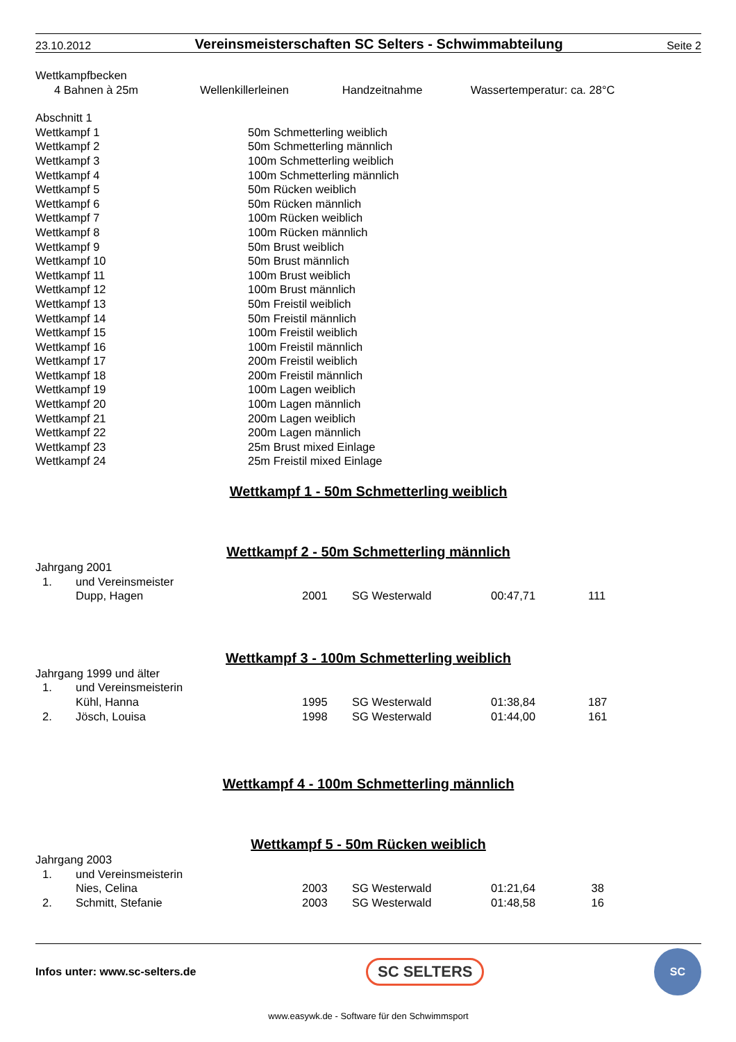23.10.2012 Vereinsmeisterschaften SC Selters - Schwimmabteilung Seite 2
Wettkampfbecken
| 4 Bahnen à 25m | Wellenkillerleinen | Handzeitnahme | Wassertemperatur: ca. 28°C |
Abschnitt 1
| Wettkampf 1 | 50m Schmetterling weiblich |
| Wettkampf 2 | 50m Schmetterling männlich |
| Wettkampf 3 | 100m Schmetterling weiblich |
| Wettkampf 4 | 100m Schmetterling männlich |
| Wettkampf 5 | 50m Rücken weiblich |
| Wettkampf 6 | 50m Rücken männlich |
| Wettkampf 7 | 100m Rücken weiblich |
| Wettkampf 8 | 100m Rücken männlich |
| Wettkampf 9 | 50m Brust weiblich |
| Wettkampf 10 | 50m Brust männlich |
| Wettkampf 11 | 100m Brust weiblich |
| Wettkampf 12 | 100m Brust männlich |
| Wettkampf 13 | 50m Freistil weiblich |
| Wettkampf 14 | 50m Freistil männlich |
| Wettkampf 15 | 100m Freistil weiblich |
| Wettkampf 16 | 100m Freistil männlich |
| Wettkampf 17 | 200m Freistil weiblich |
| Wettkampf 18 | 200m Freistil männlich |
| Wettkampf 19 | 100m Lagen weiblich |
| Wettkampf 20 | 100m Lagen männlich |
| Wettkampf 21 | 200m Lagen weiblich |
| Wettkampf 22 | 200m Lagen männlich |
| Wettkampf 23 | 25m Brust mixed Einlage |
| Wettkampf 24 | 25m Freistil mixed Einlage |
Wettkampf 1 - 50m Schmetterling weiblich
Wettkampf 2 - 50m Schmetterling männlich
| Jahrgang 2001 | | | | | |
| 1. | und Vereinsmeister | | | | |
| | Dupp, Hagen | 2001 | SG Westerwald | 00:47,71 | 111 |
Wettkampf 3 - 100m Schmetterling weiblich
| Jahrgang 1999 und älter | | | | | |
| 1. | und Vereinsmeisterin | | | | |
| | Kühl, Hanna | 1995 | SG Westerwald | 01:38,84 | 187 |
| 2. | Jösch, Louisa | 1998 | SG Westerwald | 01:44,00 | 161 |
Wettkampf 4 - 100m Schmetterling männlich
Wettkampf 5 - 50m Rücken weiblich
| Jahrgang 2003 | | | | | |
| 1. | und Vereinsmeisterin | | | | |
| | Nies, Celina | 2003 | SG Westerwald | 01:21,64 | 38 |
| 2. | Schmitt, Stefanie | 2003 | SG Westerwald | 01:48,58 | 16 |
Infos unter: www.sc-selters.de SC SELTERS SC
www.easywk.de - Software für den Schwimmsport